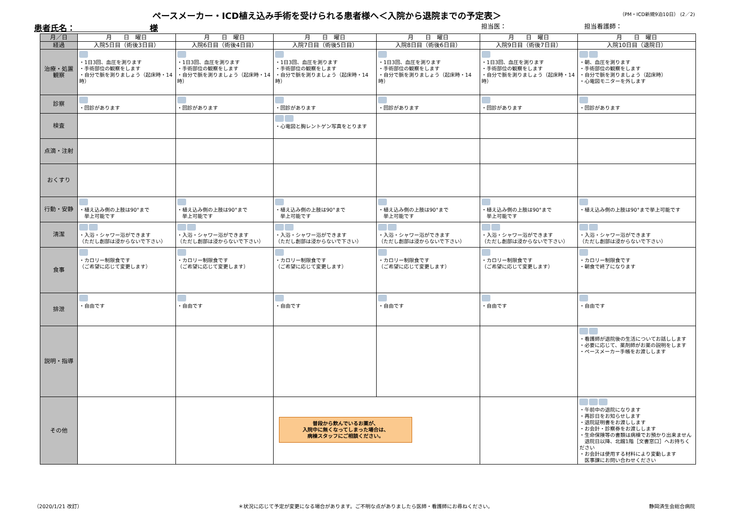ペースメーカー・ICD植え込み手術を受けられる患者様へ＜入院から退院までの予定表＞
（PM・ICD新規9泊10日） (2／2)
患者氏名：　　　　　　　　　様 担当医： 担当看護師：
| 月／日 | 月 日 曜日 | 月 日 曜日 | 月 日 曜日 | 月 日 曜日 | 月 日 曜日 | 月 日 曜日 |
| 経過 | 入院5日目（術後3日目） | 入院6日目（術後4日目） | 入院7日目（術後5日目） | 入院8日目（術後6日目） | 入院9日目（術後7日目） | 入院10日目（退院日） |
| 治療・処置 観察 | ・1日3回、血圧を測ります ・手術部位の観察をします ・自分で脈を測りましょう（起床時・14時） | ・1日3回、血圧を測ります ・手術部位の観察をします ・自分で脈を測りましょう（起床時・14時） | ・1日3回、血圧を測ります ・手術部位の観察をします ・自分で脈を測りましょう（起床時・14時） | ・1日3回、血圧を測ります ・手術部位の観察をします ・自分で脈を測りましょう（起床時・14時） | ・1日3回、血圧を測ります ・手術部位の観察をします ・自分で脈を測りましょう（起床時・14時） | ・朝、血圧を測ります ・手術部位の観察をします ・自分で脈を測りましょう（起床時） ・心電図モニターを外します |
| 診察 | ・回診があります | ・回診があります | ・回診があります | ・回診があります | ・回診があります | ・回診があります |
| 検査 | | | ・心電図と胸レントゲン写真をとります | | | |
| 点滴・注射 | | | | | | |
| おくすり | | | | | | |
| 行動・安静 | ・植え込み側の上肢は90°まで 挙上可能です | ・植え込み側の上肢は90°まで 挙上可能です | ・植え込み側の上肢は90°まで 挙上可能です | ・植え込み側の上肢は90°まで 挙上可能です | ・植え込み側の上肢は90°まで 挙上可能です | ・植え込み側の上肢は90°まで挙上可能です |
| 清潔 | ・入浴・シャワー浴ができます （ただし創部は浸からないで下さい） | ・入浴・シャワー浴ができます （ただし創部は浸からないで下さい） | ・入浴・シャワー浴ができます （ただし創部は浸からないで下さい） | ・入浴・シャワー浴ができます （ただし創部は浸からないで下さい） | ・入浴・シャワー浴ができます （ただし創部は浸からないで下さい） | ・入浴・シャワー浴ができます （ただし創部は浸からないで下さい） |
| 食事 | ・カロリー制限食です （ご希望に応じて変更します） | ・カロリー制限食です （ご希望に応じて変更します） | ・カロリー制限食です （ご希望に応じて変更します） | ・カロリー制限食です （ご希望に応じて変更します） | ・カロリー制限食です （ご希望に応じて変更します） | ・カロリー制限食です ・朝食で終了になります |
| 排泄 | ・自由です | ・自由です | ・自由です | ・自由です | ・自由です | ・自由です |
| 説明・指導 | | | | | | ・看護師が退院後の生活についてお話しします ・必要に応じて、薬剤師がお薬の説明をします ・ペースメーカー手帳をお渡しします |
| その他 | | | 普段から飲んでいるお薬が、 入院中に無くなってしまった場合は、 病棟スタッフにご相談ください。 | | | ・午前中の退院になります ・再診日をお知らせします ・退院証明書をお渡しします ・お会計・診察券をお渡しします ・生命保険等の書類は病棟でお預かり出来ません 退院日以降、北館1階［文書窓口］へお持ちください ・お会計は使用する材料により変動します 医事課にお問い合わせください |
（2020/1/21 改訂） ＊状況に応じて予定が変更になる場合があります。ご不明な点がありましたら医師・看護師にお尋ねください。 静岡済生会総合病院